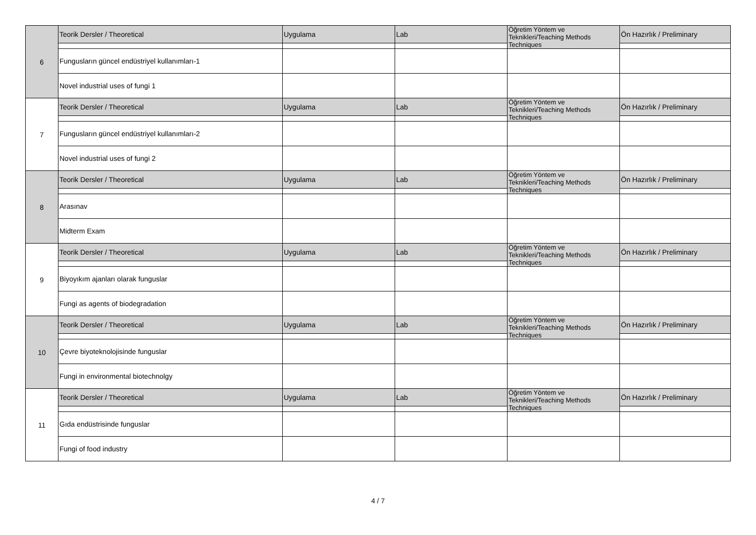| 6 | Teorik Dersler / Theoretical | Uygulama | Lab | Öğretim Yöntem ve Teknikleri/Teaching Methods Techniques | Ön Hazırlık / Preliminary |
| | Fungusların güncel endüstriyel kullanımları-1 | | | | |
| | Novel industrial uses of fungi 1 | | | | |
| 7 | Teorik Dersler / Theoretical | Uygulama | Lab | Öğretim Yöntem ve Teknikleri/Teaching Methods Techniques | Ön Hazırlık / Preliminary |
| | Fungusların güncel endüstriyel kullanımları-2 | | | | |
| | Novel industrial uses of fungi 2 | | | | |
| 8 | Teorik Dersler / Theoretical | Uygulama | Lab | Öğretim Yöntem ve Teknikleri/Teaching Methods Techniques | Ön Hazırlık / Preliminary |
| | Arasınav | | | | |
| | Midterm Exam | | | | |
| 9 | Teorik Dersler / Theoretical | Uygulama | Lab | Öğretim Yöntem ve Teknikleri/Teaching Methods Techniques | Ön Hazırlık / Preliminary |
| | Biyoyıkım ajanları olarak funguslar | | | | |
| | Fungi as agents of biodegradation | | | | |
| 10 | Teorik Dersler / Theoretical | Uygulama | Lab | Öğretim Yöntem ve Teknikleri/Teaching Methods Techniques | Ön Hazırlık / Preliminary |
| | Çevre biyoteknolojisinde funguslar | | | | |
| | Fungi in environmental biotechnolgy | | | | |
| 11 | Teorik Dersler / Theoretical | Uygulama | Lab | Öğretim Yöntem ve Teknikleri/Teaching Methods Techniques | Ön Hazırlık / Preliminary |
| | Gıda endüstrisinde funguslar | | | | |
| | Fungi of food industry | | | | |
4 / 7